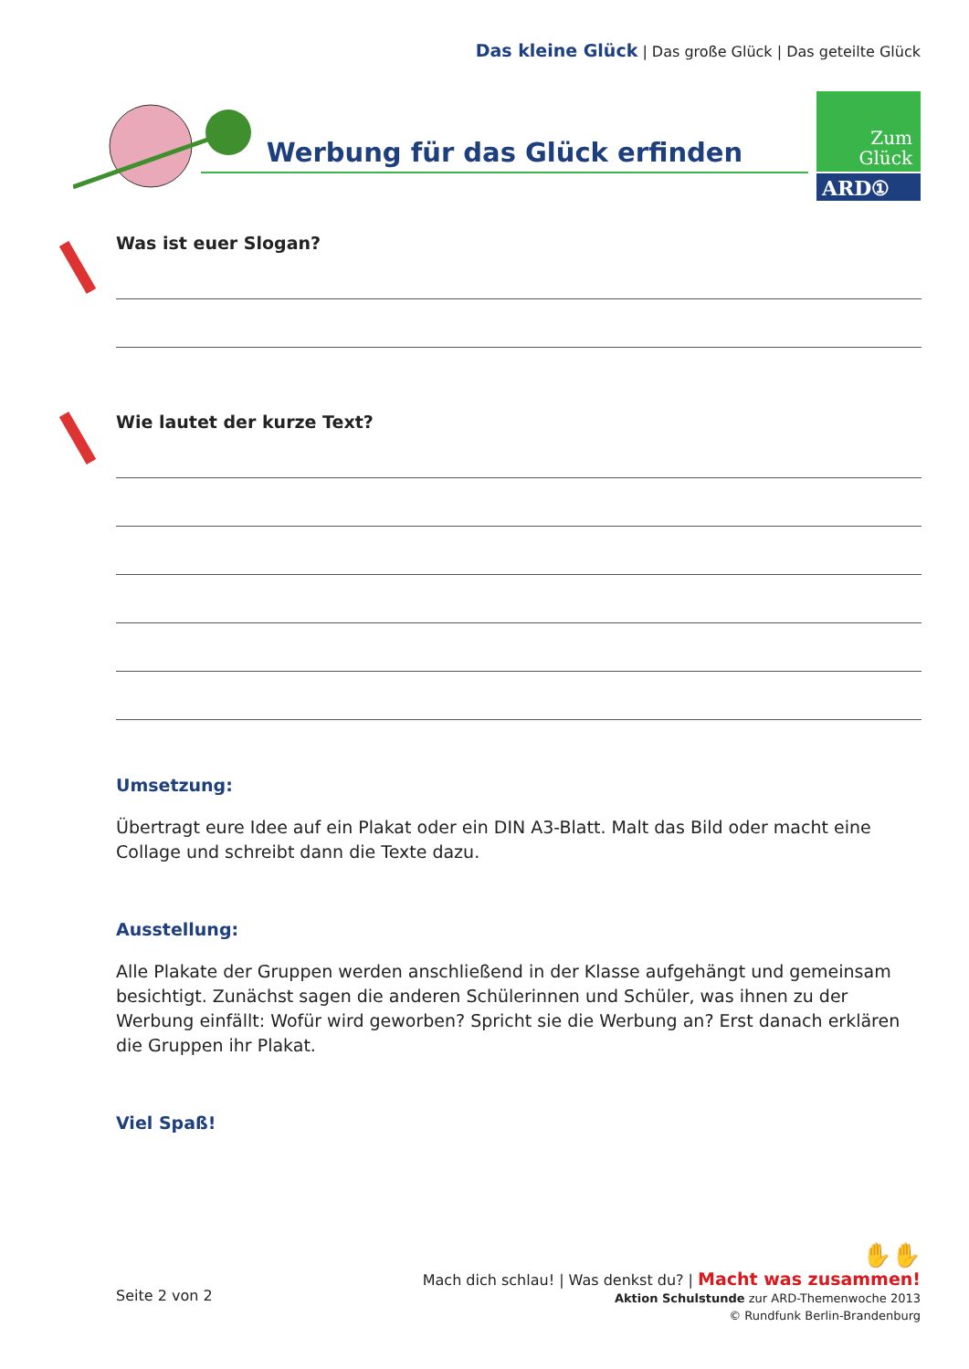Das kleine Glück | Das große Glück | Das geteilte Glück
Werbung für das Glück erfinden
Zum
Glück
ARD①
Was ist euer Slogan?
Wie lautet der kurze Text?
Umsetzung:
Übertragt eure Idee auf ein Plakat oder ein DIN A3-Blatt. Malt das Bild oder macht eine Collage und schreibt dann die Texte dazu.
Ausstellung:
Alle Plakate der Gruppen werden anschließend in der Klasse aufgehängt und gemeinsam besichtigt. Zunächst sagen die anderen Schülerinnen und Schüler, was ihnen zu der Werbung einfällt: Wofür wird geworben? Spricht sie die Werbung an? Erst danach erklären die Gruppen ihr Plakat.
Viel Spaß!
✋✋
Mach dich schlau! | Was denkst du? | Macht was zusammen!
Aktion Schulstunde zur ARD-Themenwoche 2013
© Rundfunk Berlin-Brandenburg
Seite 2 von 2